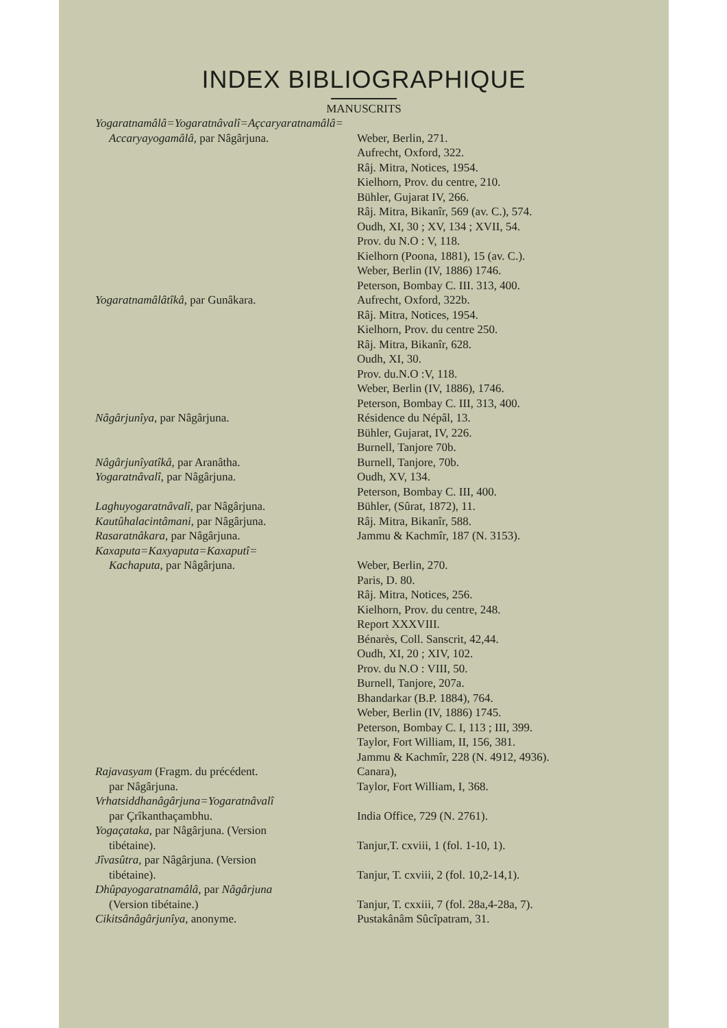INDEX BIBLIOGRAPHIQUE
MANUSCRITS
| Yogaratnamâlâ=Yogaratnâvalî=Açcaryaratnamâlâ= | |
| Accaryayogamâlâ , par Nâgârjuna. | Weber, Berlin, 271. |
| | Aufrecht, Oxford, 322. |
| | Râj. Mitra, Notices, 1954. |
| | Kielhorn, Prov. du centre, 210. |
| | Bühler, Gujarat IV, 266. |
| | Râj. Mitra, Bikanîr, 569 (av. C.), 574. |
| | Oudh, XI, 30 ; XV, 134 ; XVII, 54. |
| | Prov. du N.O : V, 118. |
| | Kielhorn (Poona, 1881), 15 (av. C.). |
| | Weber, Berlin (IV, 1886) 1746. |
| | Peterson, Bombay C. III. 313, 400. |
| Yogaratnamâlâtîkâ , par Gunâkara. | Aufrecht, Oxford, 322b. |
| | Râj. Mitra, Notices, 1954. |
| | Kielhorn, Prov. du centre 250. |
| | Râj. Mitra, Bikanîr, 628. |
| | Oudh, XI, 30. |
| | Prov. du.N.O :V, 118. |
| | Weber, Berlin (IV, 1886), 1746. |
| | Peterson, Bombay C. III, 313, 400. |
| Nâgârjunîya , par Nâgârjuna. | Résidence du Népâl, 13. |
| | Bühler, Gujarat, IV, 226. |
| | Burnell, Tanjore 70b. |
| Nâgârjunîyatîkâ , par Aranâtha. | Burnell, Tanjore, 70b. |
| Yogaratnâvalî , par Nâgârjuna. | Oudh, XV, 134. |
| | Peterson, Bombay C. III, 400. |
| Laghuyogaratnâvalî , par Nâgârjuna. | Bühler, (Sûrat, 1872), 11. |
| Kautûhalacintâmani , par Nâgârjuna. | Râj. Mitra, Bikanîr, 588. |
| Rasaratnâkara , par Nâgârjuna. | Jammu & Kachmîr, 187 (N. 3153). |
| Kaxaputa=Kaxyaputa=Kaxaputî= | |
| Kachaputa , par Nâgârjuna. | Weber, Berlin, 270. |
| | Paris, D. 80. |
| | Râj. Mitra, Notices, 256. |
| | Kielhorn, Prov. du centre, 248. |
| | Report XXXVIII. |
| | Bénarès, Coll. Sanscrit, 42,44. |
| | Oudh, XI, 20 ; XIV, 102. |
| | Prov. du N.O : VIII, 50. |
| | Burnell, Tanjore, 207a. |
| | Bhandarkar (B.P. 1884), 764. |
| | Weber, Berlin (IV, 1886) 1745. |
| | Peterson, Bombay C. I, 113 ; III, 399. |
| | Taylor, Fort William, II, 156, 381. |
| | Jammu & Kachmîr, 228 (N. 4912, 4936). |
| Rajavasyam (Fragm. du précédent. | Canara), |
| par Nâgârjuna. | Taylor, Fort William, I, 368. |
| Vrhatsiddhanâgârjuna=Yogaratnâvalî | |
| par Çrîkanthaçambhu. | India Office, 729 (N. 2761). |
| Yogaçataka , par Nâgârjuna. (Version | |
| tibétaine). | Tanjur,T. cxviii, 1 (fol. 1-10, 1). |
| Jîvasûtra , par Nâgârjuna. (Version | |
| tibétaine). | Tanjur, T. cxviii, 2 (fol. 10,2-14,1). |
| Dhûpayogaratnamâlâ , par Nâgârjuna | |
| (Version tibétaine.) | Tanjur, T. cxxiii, 7 (fol. 28a,4-28a, 7). |
| Cikitsânâgârjunîya , anonyme. | Pustakânâm Sûcîpatram, 31. |